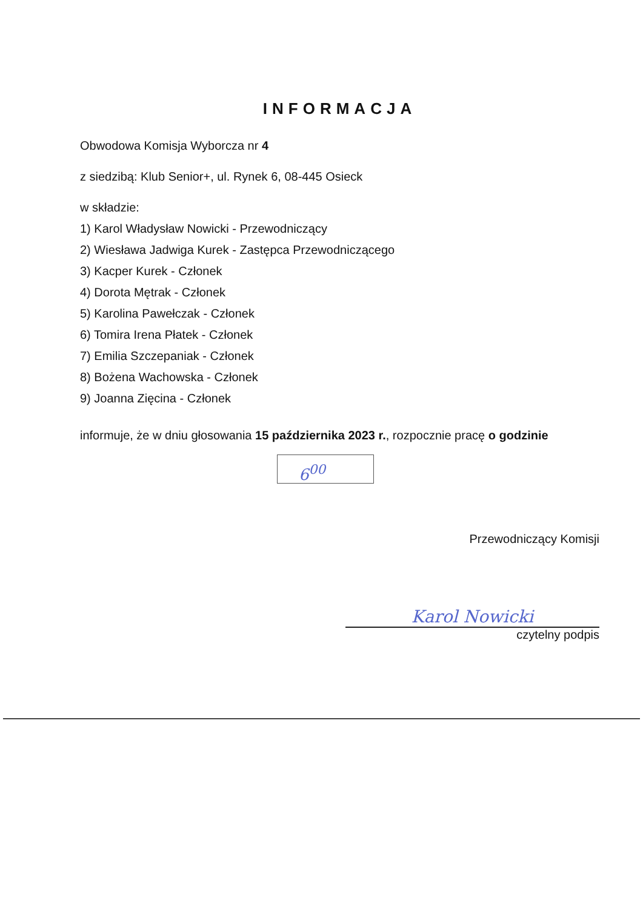INFORMACJA
Obwodowa Komisja Wyborcza nr 4
z siedzibą: Klub Senior+, ul. Rynek 6, 08-445 Osieck
w składzie:
1) Karol Władysław Nowicki - Przewodniczący
2) Wiesława Jadwiga Kurek - Zastępca Przewodniczącego
3) Kacper Kurek - Członek
4) Dorota Mętrak - Członek
5) Karolina Pawełczak - Członek
6) Tomira Irena Płatek - Członek
7) Emilia Szczepaniak - Członek
8) Bożena Wachowska - Członek
9) Joanna Zięcina - Członek
informuje, że w dniu głosowania 15 października 2023 r., rozpocznie pracę o godzinie
6<sup>00</sup>
Przewodniczący Komisji
Karol Nowicki
czytelny podpis